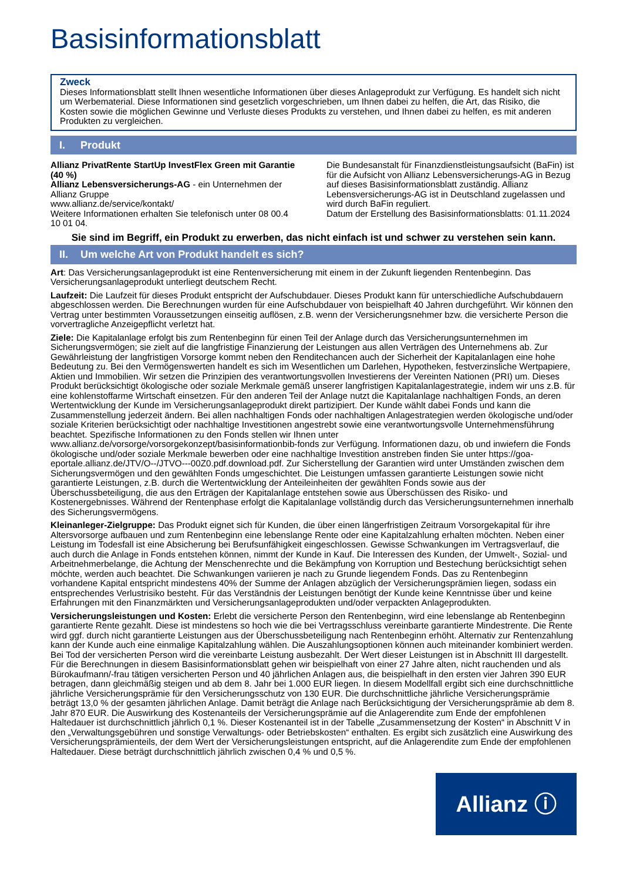Basisinformationsblatt
Zweck
Dieses Informationsblatt stellt Ihnen wesentliche Informationen über dieses Anlageprodukt zur Verfügung. Es handelt sich nicht um Werbematerial. Diese Informationen sind gesetzlich vorgeschrieben, um Ihnen dabei zu helfen, die Art, das Risiko, die Kosten sowie die möglichen Gewinne und Verluste dieses Produkts zu verstehen, und Ihnen dabei zu helfen, es mit anderen Produkten zu vergleichen.
I. Produkt
Allianz PrivatRente StartUp InvestFlex Green mit Garantie (40 %)
Allianz Lebensversicherungs-AG - ein Unternehmen der Allianz Gruppe
www.allianz.de/service/kontakt/
Weitere Informationen erhalten Sie telefonisch unter 08 00.4 10 01 04.
Die Bundesanstalt für Finanzdienstleistungsaufsicht (BaFin) ist für die Aufsicht von Allianz Lebensversicherungs-AG in Bezug auf dieses Basisinformationsblatt zuständig. Allianz Lebensversicherungs-AG ist in Deutschland zugelassen und wird durch BaFin reguliert.
Datum der Erstellung des Basisinformationsblatts: 01.11.2024
Sie sind im Begriff, ein Produkt zu erwerben, das nicht einfach ist und schwer zu verstehen sein kann.
II. Um welche Art von Produkt handelt es sich?
Art: Das Versicherungsanlageprodukt ist eine Rentenversicherung mit einem in der Zukunft liegenden Rentenbeginn. Das Versicherungsanlageprodukt unterliegt deutschem Recht.
Laufzeit: Die Laufzeit für dieses Produkt entspricht der Aufschubdauer. Dieses Produkt kann für unterschiedliche Aufschubdauern abgeschlossen werden. Die Berechnungen wurden für eine Aufschubdauer von beispielhaft 40 Jahren durchgeführt. Wir können den Vertrag unter bestimmten Voraussetzungen einseitig auflösen, z.B. wenn der Versicherungsnehmer bzw. die versicherte Person die vorvertragliche Anzeigepflicht verletzt hat.
Ziele: Die Kapitalanlage erfolgt bis zum Rentenbeginn für einen Teil der Anlage durch das Versicherungsunternehmen im Sicherungsvermögen; sie zielt auf die langfristige Finanzierung der Leistungen aus allen Verträgen des Unternehmens ab. Zur Gewährleistung der langfristigen Vorsorge kommt neben den Renditechancen auch der Sicherheit der Kapitalanlagen eine hohe Bedeutung zu. Bei den Vermögenswerten handelt es sich im Wesentlichen um Darlehen, Hypotheken, festverzinsliche Wertpapiere, Aktien und Immobilien. Wir setzen die Prinzipien des verantwortungsvollen Investierens der Vereinten Nationen (PRI) um. Dieses Produkt berücksichtigt ökologische oder soziale Merkmale gemäß unserer langfristigen Kapitalanlagestrategie, indem wir uns z.B. für eine kohlenstoffarme Wirtschaft einsetzen. Für den anderen Teil der Anlage nutzt die Kapitalanlage nachhaltigen Fonds, an deren Wertentwicklung der Kunde im Versicherungsanlageprodukt direkt partizipiert. Der Kunde wählt dabei Fonds und kann die Zusammenstellung jederzeit ändern. Bei allen nachhaltigen Fonds oder nachhaltigen Anlagestrategien werden ökologische und/oder soziale Kriterien berücksichtigt oder nachhaltige Investitionen angestrebt sowie eine verantwortungsvolle Unternehmensführung beachtet. Spezifische Informationen zu den Fonds stellen wir Ihnen unter www.allianz.de/vorsorge/vorsorgekonzept/basisinformationbib-fonds zur Verfügung. Informationen dazu, ob und inwiefern die Fonds ökologische und/oder soziale Merkmale bewerben oder eine nachhaltige Investition anstreben finden Sie unter https://goa-eportale.allianz.de/JTV/O--/JTVO---00Z0.pdf.download.pdf. Zur Sicherstellung der Garantien wird unter Umständen zwischen dem Sicherungsvermögen und den gewählten Fonds umgeschichtet. Die Leistungen umfassen garantierte Leistungen sowie nicht garantierte Leistungen, z.B. durch die Wertentwicklung der Anteileinheiten der gewählten Fonds sowie aus der Überschussbeteiligung, die aus den Erträgen der Kapitalanlage entstehen sowie aus Überschüssen des Risiko- und Kostenergebnisses. Während der Rentenphase erfolgt die Kapitalanlage vollständig durch das Versicherungsunternehmen innerhalb des Sicherungsvermögens.
Kleinanleger-Zielgruppe: Das Produkt eignet sich für Kunden, die über einen längerfristigen Zeitraum Vorsorgekapital für ihre Altersvorsorge aufbauen und zum Rentenbeginn eine lebenslange Rente oder eine Kapitalzahlung erhalten möchten. Neben einer Leistung im Todesfall ist eine Absicherung bei Berufsunfähigkeit eingeschlossen. Gewisse Schwankungen im Vertragsverlauf, die auch durch die Anlage in Fonds entstehen können, nimmt der Kunde in Kauf. Die Interessen des Kunden, der Umwelt-, Sozial- und Arbeitnehmerbelange, die Achtung der Menschenrechte und die Bekämpfung von Korruption und Bestechung berücksichtigt sehen möchte, werden auch beachtet. Die Schwankungen variieren je nach zu Grunde liegendem Fonds. Das zu Rentenbeginn vorhandene Kapital entspricht mindestens 40% der Summe der Anlagen abzüglich der Versicherungsprämien liegen, sodass ein entsprechendes Verlustrisiko besteht. Für das Verständnis der Leistungen benötigt der Kunde keine Kenntnisse über und keine Erfahrungen mit den Finanzmärkten und Versicherungsanlageprodukten und/oder verpackten Anlageprodukten.
Versicherungsleistungen und Kosten: Erlebt die versicherte Person den Rentenbeginn, wird eine lebenslange ab Rentenbeginn garantierte Rente gezahlt. Diese ist mindestens so hoch wie die bei Vertragsschluss vereinbarte garantierte Mindestrente. Die Rente wird ggf. durch nicht garantierte Leistungen aus der Überschussbeteiligung nach Rentenbeginn erhöht. Alternativ zur Rentenzahlung kann der Kunde auch eine einmalige Kapitalzahlung wählen. Die Auszahlungsoptionen können auch miteinander kombiniert werden. Bei Tod der versicherten Person wird die vereinbarte Leistung ausbezahlt. Der Wert dieser Leistungen ist in Abschnitt III dargestellt. Für die Berechnungen in diesem Basisinformationsblatt gehen wir beispielhaft von einer 27 Jahre alten, nicht rauchenden und als Bürokaufmann/-frau tätigen versicherten Person und 40 jährlichen Anlagen aus, die beispielhaft in den ersten vier Jahren 390 EUR betragen, dann gleichmäßig steigen und ab dem 8. Jahr bei 1.000 EUR liegen. In diesem Modellfall ergibt sich eine durchschnittliche jährliche Versicherungsprämie für den Versicherungsschutz von 130 EUR. Die durchschnittliche jährliche Versicherungsprämie beträgt 13,0 % der gesamten jährlichen Anlage. Damit beträgt die Anlage nach Berücksichtigung der Versicherungsprämie ab dem 8. Jahr 870 EUR. Die Auswirkung des Kostenanteils der Versicherungsprämie auf die Anlagerendite zum Ende der empfohlenen Haltedauer ist durchschnittlich jährlich 0,1 %. Dieser Kostenanteil ist in der Tabelle „Zusammensetzung der Kosten“ in Abschnitt V in den „Verwaltungsgebühren und sonstige Verwaltungs- oder Betriebskosten“ enthalten. Es ergibt sich zusätzlich eine Auswirkung des Versicherungsprämienteils, der dem Wert der Versicherungsleistungen entspricht, auf die Anlagerendite zum Ende der empfohlenen Haltedauer. Diese beträgt durchschnittlich jährlich zwischen 0,4 % und 0,5 %.
Allianz ⓘ